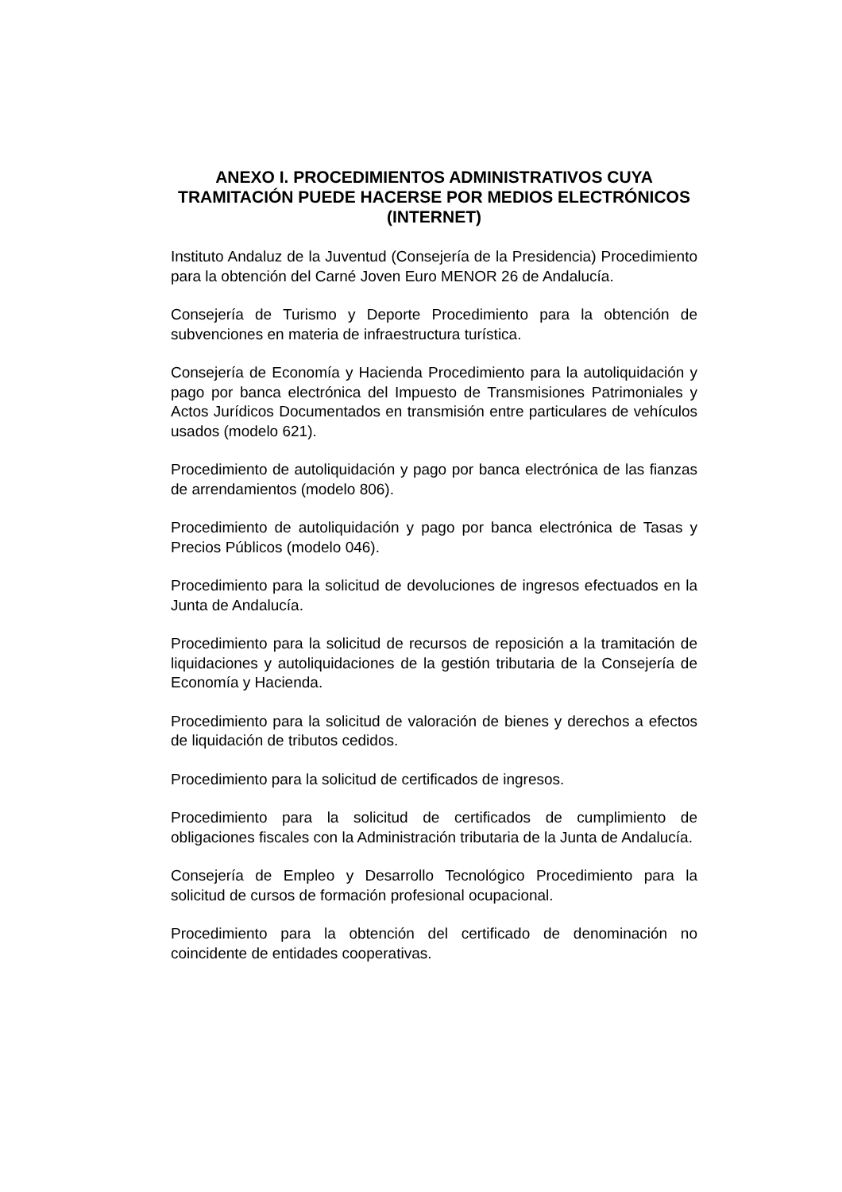ANEXO I. PROCEDIMIENTOS ADMINISTRATIVOS CUYA TRAMITACIÓN PUEDE HACERSE POR MEDIOS ELECTRÓNICOS (INTERNET)
Instituto Andaluz de la Juventud (Consejería de la Presidencia) Procedimiento para la obtención del Carné Joven Euro MENOR 26 de Andalucía.
Consejería de Turismo y Deporte Procedimiento para la obtención de subvenciones en materia de infraestructura turística.
Consejería de Economía y Hacienda Procedimiento para la autoliquidación y pago por banca electrónica del Impuesto de Transmisiones Patrimoniales y Actos Jurídicos Documentados en transmisión entre particulares de vehículos usados (modelo 621).
Procedimiento de autoliquidación y pago por banca electrónica de las fianzas de arrendamientos (modelo 806).
Procedimiento de autoliquidación y pago por banca electrónica de Tasas y Precios Públicos (modelo 046).
Procedimiento para la solicitud de devoluciones de ingresos efectuados en la Junta de Andalucía.
Procedimiento para la solicitud de recursos de reposición a la tramitación de liquidaciones y autoliquidaciones de la gestión tributaria de la Consejería de Economía y Hacienda.
Procedimiento para la solicitud de valoración de bienes y derechos a efectos de liquidación de tributos cedidos.
Procedimiento para la solicitud de certificados de ingresos.
Procedimiento para la solicitud de certificados de cumplimiento de obligaciones fiscales con la Administración tributaria de la Junta de Andalucía.
Consejería de Empleo y Desarrollo Tecnológico Procedimiento para la solicitud de cursos de formación profesional ocupacional.
Procedimiento para la obtención del certificado de denominación no coincidente de entidades cooperativas.